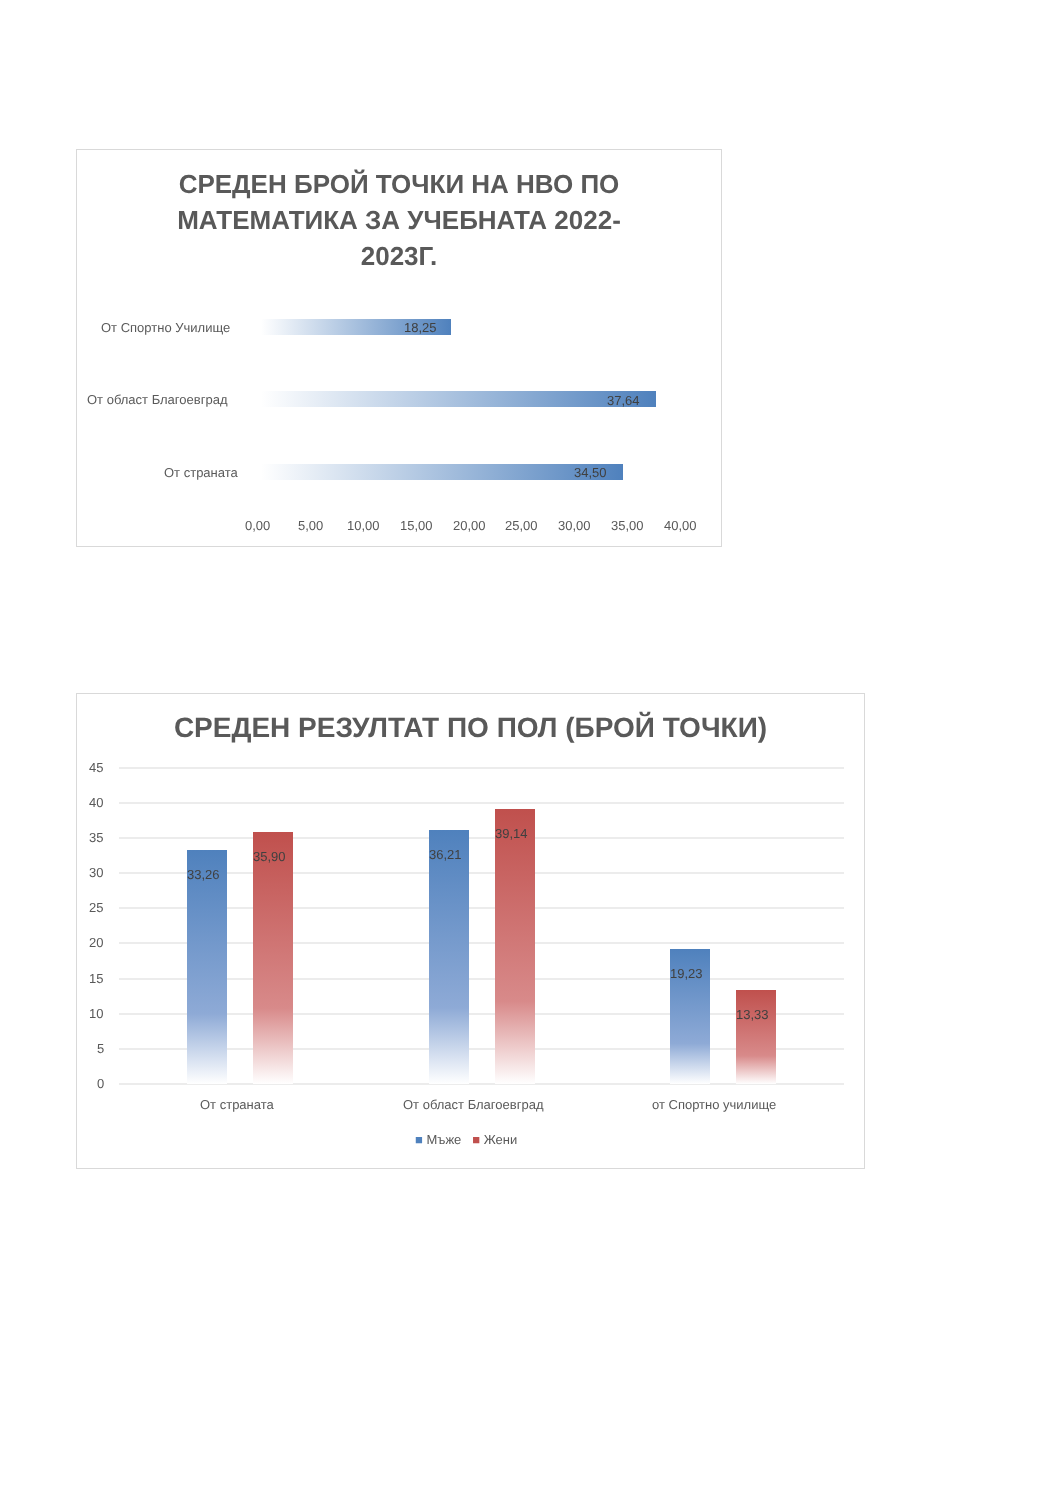СРЕДЕН БРОЙ ТОЧКИ НА НВО ПО
МАТЕМАТИКА ЗА УЧЕБНАТА 2022-
2023Г.
От Спортно Училище
От област Благоевград
От страната
18,25
37,64
34,50
0,00 5,00 10,00 15,00 20,00 25,00 30,00 35,00 40,00
СРЕДЕН РЕЗУЛТАТ ПО ПОЛ (БРОЙ ТОЧКИ)
45
40
35
30
25
20
15
10
5
0
33,26
35,90 36,21
39,14
19,23
13,33
От страната От област Благоевград от Спортно училище
■ Мъже ■ Жени